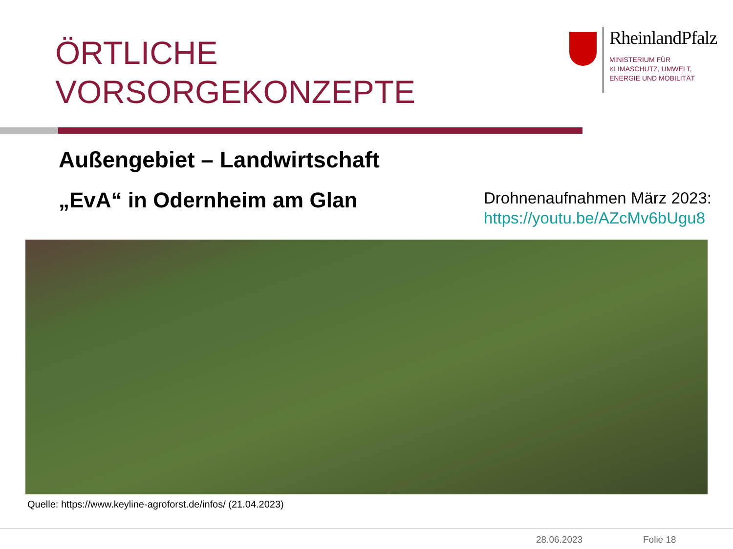ÖRTLICHE
VORSORGEKONZEPTE
RheinlandPfalz
MINISTERIUM FÜR
KLIMASCHUTZ, UMWELT,
ENERGIE UND MOBILITÄT
Außengebiet – Landwirtschaft
„EvA“ in Odernheim am Glan
Drohnenaufnahmen März 2023:
https://youtu.be/AZcMv6bUgu8
Quelle: https://www.keyline-agroforst.de/infos/ (21.04.2023)
28.06.2023 Folie 18